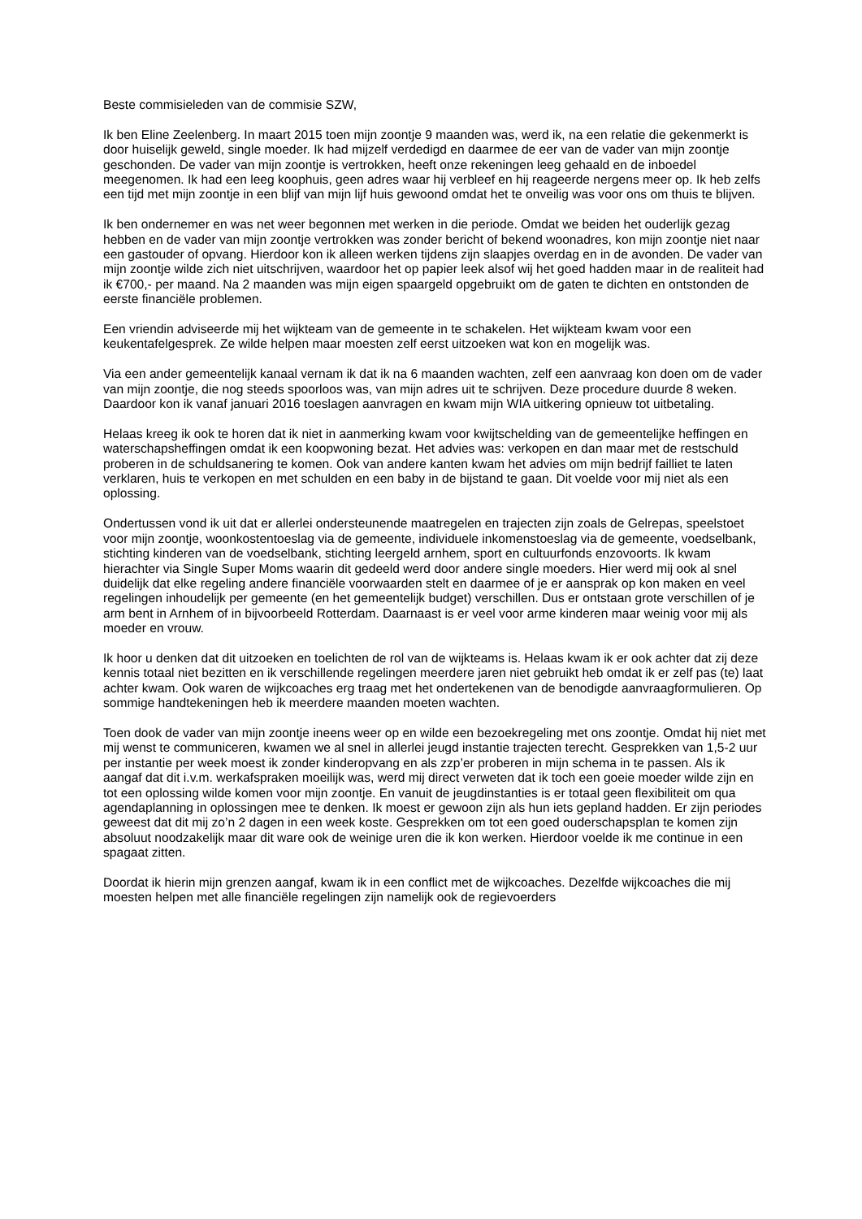Beste commisieleden van de commisie SZW,
Ik ben Eline Zeelenberg. In maart 2015 toen mijn zoontje 9 maanden was, werd ik, na een relatie die gekenmerkt is door huiselijk geweld, single moeder. Ik had mijzelf verdedigd en daarmee de eer van de vader van mijn zoontje geschonden. De vader van mijn zoontje is vertrokken, heeft onze rekeningen leeg gehaald en de inboedel meegenomen. Ik had een leeg koophuis, geen adres waar hij verbleef en hij reageerde nergens meer op. Ik heb zelfs een tijd met mijn zoontje in een blijf van mijn lijf huis gewoond omdat het te onveilig was voor ons om thuis te blijven.
Ik ben ondernemer en was net weer begonnen met werken in die periode. Omdat we beiden het ouderlijk gezag hebben en de vader van mijn zoontje vertrokken was zonder bericht of bekend woonadres, kon mijn zoontje niet naar een gastouder of opvang. Hierdoor kon ik alleen werken tijdens zijn slaapjes overdag en in de avonden. De vader van mijn zoontje wilde zich niet uitschrijven, waardoor het op papier leek alsof wij het goed hadden maar in de realiteit had ik €700,- per maand. Na 2 maanden was mijn eigen spaargeld opgebruikt om de gaten te dichten en ontstonden de eerste financiële problemen.
Een vriendin adviseerde mij het wijkteam van de gemeente in te schakelen. Het wijkteam kwam voor een keukentafelgesprek. Ze wilde helpen maar moesten zelf eerst uitzoeken wat kon en mogelijk was.
Via een ander gemeentelijk kanaal vernam ik dat ik na 6 maanden wachten, zelf een aanvraag kon doen om de vader van mijn zoontje, die nog steeds spoorloos was, van mijn adres uit te schrijven. Deze procedure duurde 8 weken. Daardoor kon ik vanaf januari 2016 toeslagen aanvragen en kwam mijn WIA uitkering opnieuw tot uitbetaling.
Helaas kreeg ik ook te horen dat ik niet in aanmerking kwam voor kwijtschelding van de gemeentelijke heffingen en waterschapsheffingen omdat ik een koopwoning bezat. Het advies was: verkopen en dan maar met de restschuld proberen in de schuldsanering te komen. Ook van andere kanten kwam het advies om mijn bedrijf failliet te laten verklaren, huis te verkopen en met schulden en een baby in de bijstand te gaan. Dit voelde voor mij niet als een oplossing.
Ondertussen vond ik uit dat er allerlei ondersteunende maatregelen en trajecten zijn zoals de Gelrepas, speelstoet voor mijn zoontje, woonkostentoeslag via de gemeente, individuele inkomenstoeslag via de gemeente, voedselbank, stichting kinderen van de voedselbank, stichting leergeld arnhem, sport en cultuurfonds enzovoorts. Ik kwam hierachter via Single Super Moms waarin dit gedeeld werd door andere single moeders. Hier werd mij ook al snel duidelijk dat elke regeling andere financiële voorwaarden stelt en daarmee of je er aansprak op kon maken en veel regelingen inhoudelijk per gemeente (en het gemeentelijk budget) verschillen. Dus er ontstaan grote verschillen of je arm bent in Arnhem of in bijvoorbeeld Rotterdam. Daarnaast is er veel voor arme kinderen maar weinig voor mij als moeder en vrouw.
Ik hoor u denken dat dit uitzoeken en toelichten de rol van de wijkteams is. Helaas kwam ik er ook achter dat zij deze kennis totaal niet bezitten en ik verschillende regelingen meerdere jaren niet gebruikt heb omdat ik er zelf pas (te) laat achter kwam. Ook waren de wijkcoaches erg traag met het ondertekenen van de benodigde aanvraagformulieren. Op sommige handtekeningen heb ik meerdere maanden moeten wachten.
Toen dook de vader van mijn zoontje ineens weer op en wilde een bezoekregeling met ons zoontje. Omdat hij niet met mij wenst te communiceren, kwamen we al snel in allerlei jeugd instantie trajecten terecht. Gesprekken van 1,5-2 uur per instantie per week moest ik zonder kinderopvang en als zzp’er proberen in mijn schema in te passen. Als ik aangaf dat dit i.v.m. werkafspraken moeilijk was, werd mij direct verweten dat ik toch een goeie moeder wilde zijn en tot een oplossing wilde komen voor mijn zoontje. En vanuit de jeugdinstanties is er totaal geen flexibiliteit om qua agendaplanning in oplossingen mee te denken. Ik moest er gewoon zijn als hun iets gepland hadden. Er zijn periodes geweest dat dit mij zo’n 2 dagen in een week koste. Gesprekken om tot een goed ouderschapsplan te komen zijn absoluut noodzakelijk maar dit ware ook de weinige uren die ik kon werken. Hierdoor voelde ik me continue in een spagaat zitten.
Doordat ik hierin mijn grenzen aangaf, kwam ik in een conflict met de wijkcoaches. Dezelfde wijkcoaches die mij moesten helpen met alle financiële regelingen zijn namelijk ook de regievoerders